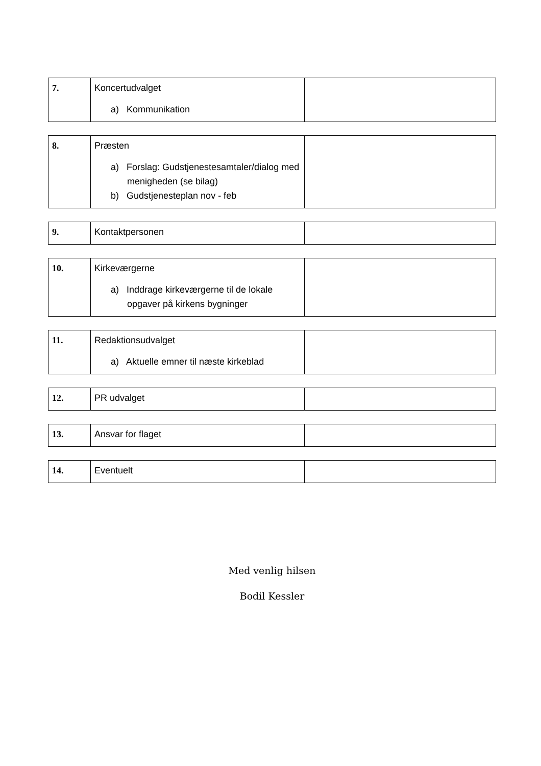| 7. | Koncertudvalget a) Kommunikation | |
| 8. | Præsten a) Forslag: Gudstjenestesamtaler/dialog med menigheden (se bilag) b) Gudstjenesteplan nov - feb | |
| 9. | Kontaktpersonen | |
| 10. | Kirkeværgerne a) Inddrage kirkeværgerne til de lokale opgaver på kirkens bygninger | |
| 11. | Redaktionsudvalget a) Aktuelle emner til næste kirkeblad | |
| 12. | PR udvalget | |
| 13. | Ansvar for flaget | |
| 14. | Eventuelt | |
Med venlig hilsen
Bodil Kessler